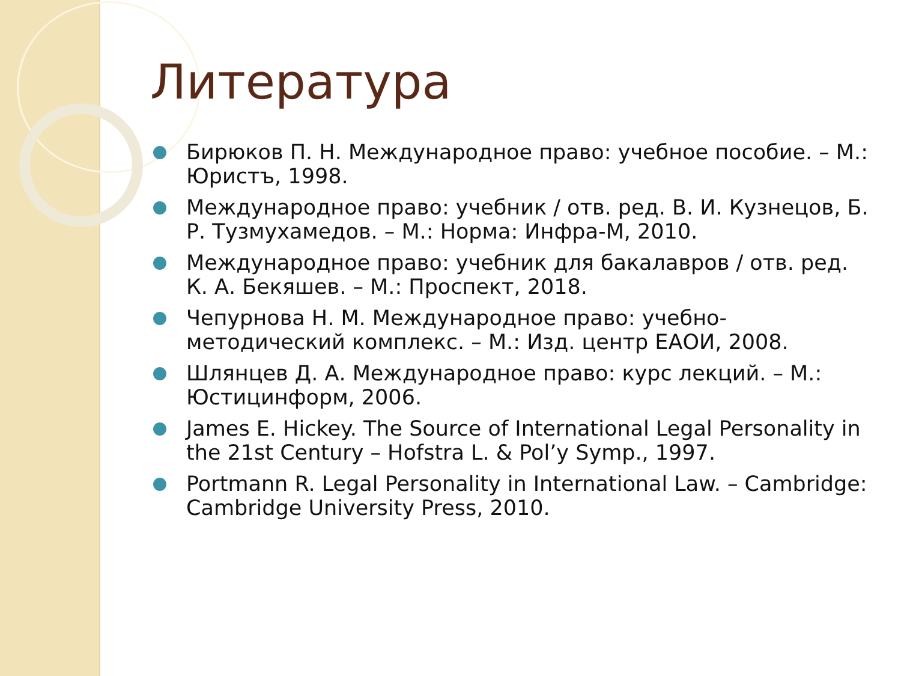Литература
Бирюков П. Н. Международное право: учебное пособие. – М.: Юристъ, 1998.
Международное право: учебник / отв. ред. В. И. Кузнецов, Б. Р. Тузмухамедов. – М.: Норма: Инфра-М, 2010.
Международное право: учебник для бакалавров / отв. ред. К. А. Бекяшев. – М.: Проспект, 2018.
Чепурнова Н. М. Международное право: учебно-методический комплекс. – М.: Изд. центр ЕАОИ, 2008.
Шлянцев Д. А. Международное право: курс лекций. – М.: Юстицинформ, 2006.
James E. Hickey. The Source of International Legal Personality in the 21st Century – Hofstra L. & Pol’y Symp., 1997.
Portmann R. Legal Personality in International Law. – Cambridge: Cambridge University Press, 2010.